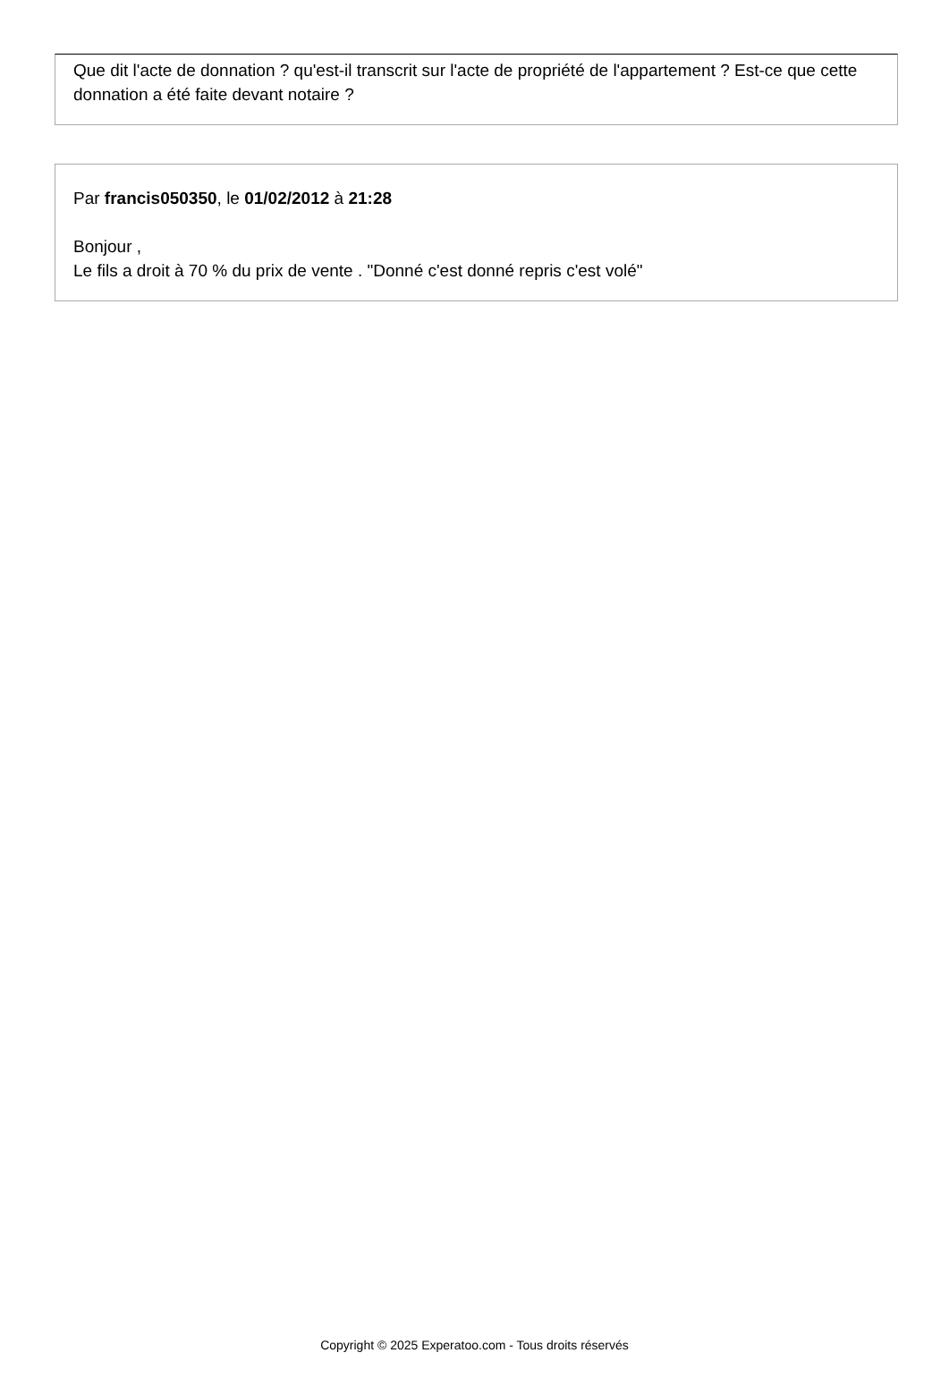Que dit l'acte de donnation ? qu'est-il transcrit sur l'acte de propriété de l'appartement ? Est-ce que cette donnation a été faite devant notaire ?
Par francis050350, le 01/02/2012 à 21:28
Bonjour ,
Le fils a droit à 70 % du prix de vente . "Donné c'est donné repris c'est volé"
Copyright © 2025 Experatoo.com - Tous droits réservés